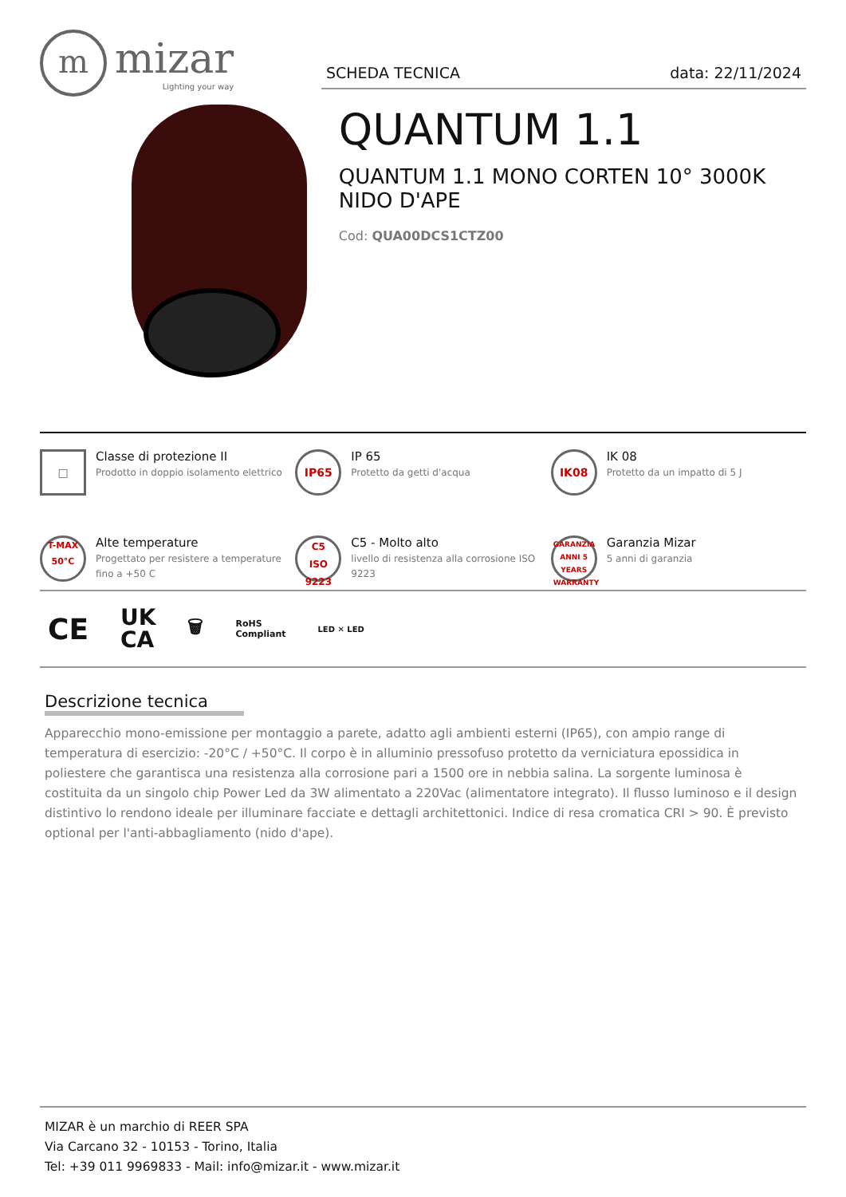m
mizar
Lighting your way
SCHEDA TECNICA data: 22/11/2024
QUANTUM 1.1
QUANTUM 1.1 MONO CORTEN 10° 3000K NIDO D'APE
Cod: QUA00DCS1CTZ00
□
Classe di protezione II
Prodotto in doppio isolamento elettrico
IP65
IP 65
Protetto da getti d'acqua
IK08
IK 08
Protetto da un impatto di 5 J
T-MAX
50°C
Alte temperature
Progettato per resistere a temperature fino a +50 C
C5
ISO 9223
C5 - Molto alto
livello di resistenza alla corrosione ISO 9223
GARANZIA
ANNI 5 YEARS
WARRANTY
Garanzia Mizar
5 anni di garanzia
CE UK
CA 🗑 RoHS
Compliant LED ✕ LED
Descrizione tecnica
Apparecchio mono-emissione per montaggio a parete, adatto agli ambienti esterni (IP65), con ampio range di temperatura di esercizio: -20°C / +50°C. Il corpo è in alluminio pressofuso protetto da verniciatura epossidica in poliestere che garantisca una resistenza alla corrosione pari a 1500 ore in nebbia salina. La sorgente luminosa è costituita da un singolo chip Power Led da 3W alimentato a 220Vac (alimentatore integrato). Il flusso luminoso e il design distintivo lo rendono ideale per illuminare facciate e dettagli architettonici. Indice di resa cromatica CRI > 90. È previsto optional per l'anti-abbagliamento (nido d'ape).
MIZAR è un marchio di REER SPA
Via Carcano 32 - 10153 - Torino, Italia
Tel: +39 011 9969833 - Mail: info@mizar.it - www.mizar.it